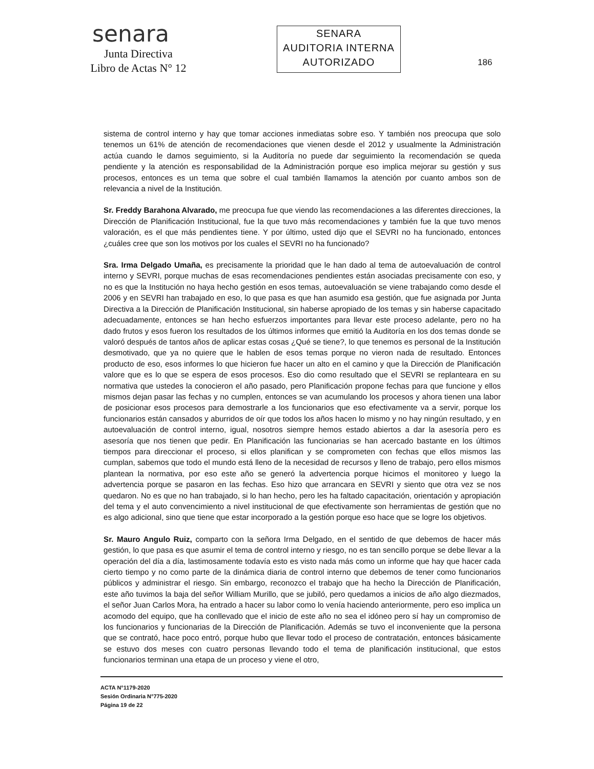senara
Junta Directiva
Libro de Actas N° 12
SENARA
AUDITORIA INTERNA
AUTORIZADO
186
sistema de control interno y hay que tomar acciones inmediatas sobre eso. Y también nos preocupa que solo tenemos un 61% de atención de recomendaciones que vienen desde el 2012 y usualmente la Administración actúa cuando le damos seguimiento, si la Auditoría no puede dar seguimiento la recomendación se queda pendiente y la atención es responsabilidad de la Administración porque eso implica mejorar su gestión y sus procesos, entonces es un tema que sobre el cual también llamamos la atención por cuanto ambos son de relevancia a nivel de la Institución.
Sr. Freddy Barahona Alvarado, me preocupa fue que viendo las recomendaciones a las diferentes direcciones, la Dirección de Planificación Institucional, fue la que tuvo más recomendaciones y también fue la que tuvo menos valoración, es el que más pendientes tiene. Y por último, usted dijo que el SEVRI no ha funcionado, entonces ¿cuáles cree que son los motivos por los cuales el SEVRI no ha funcionado?
Sra. Irma Delgado Umaña, es precisamente la prioridad que le han dado al tema de autoevaluación de control interno y SEVRI, porque muchas de esas recomendaciones pendientes están asociadas precisamente con eso, y no es que la Institución no haya hecho gestión en esos temas, autoevaluación se viene trabajando como desde el 2006 y en SEVRI han trabajado en eso, lo que pasa es que han asumido esa gestión, que fue asignada por Junta Directiva a la Dirección de Planificación Institucional, sin haberse apropiado de los temas y sin haberse capacitado adecuadamente, entonces se han hecho esfuerzos importantes para llevar este proceso adelante, pero no ha dado frutos y esos fueron los resultados de los últimos informes que emitió la Auditoría en los dos temas donde se valoró después de tantos años de aplicar estas cosas ¿Qué se tiene?, lo que tenemos es personal de la Institución desmotivado, que ya no quiere que le hablen de esos temas porque no vieron nada de resultado. Entonces producto de eso, esos informes lo que hicieron fue hacer un alto en el camino y que la Dirección de Planificación valore que es lo que se espera de esos procesos. Eso dio como resultado que el SEVRI se replanteara en su normativa que ustedes la conocieron el año pasado, pero Planificación propone fechas para que funcione y ellos mismos dejan pasar las fechas y no cumplen, entonces se van acumulando los procesos y ahora tienen una labor de posicionar esos procesos para demostrarle a los funcionarios que eso efectivamente va a servir, porque los funcionarios están cansados y aburridos de oír que todos los años hacen lo mismo y no hay ningún resultado, y en autoevaluación de control interno, igual, nosotros siempre hemos estado abiertos a dar la asesoría pero es asesoría que nos tienen que pedir. En Planificación las funcionarias se han acercado bastante en los últimos tiempos para direccionar el proceso, si ellos planifican y se comprometen con fechas que ellos mismos las cumplan, sabemos que todo el mundo está lleno de la necesidad de recursos y lleno de trabajo, pero ellos mismos plantean la normativa, por eso este año se generó la advertencia porque hicimos el monitoreo y luego la advertencia porque se pasaron en las fechas. Eso hizo que arrancara en SEVRI y siento que otra vez se nos quedaron. No es que no han trabajado, si lo han hecho, pero les ha faltado capacitación, orientación y apropiación del tema y el auto convencimiento a nivel institucional de que efectivamente son herramientas de gestión que no es algo adicional, sino que tiene que estar incorporado a la gestión porque eso hace que se logre los objetivos.
Sr. Mauro Angulo Ruiz, comparto con la señora Irma Delgado, en el sentido de que debemos de hacer más gestión, lo que pasa es que asumir el tema de control interno y riesgo, no es tan sencillo porque se debe llevar a la operación del día a día, lastimosamente todavía esto es visto nada más como un informe que hay que hacer cada cierto tiempo y no como parte de la dinámica diaria de control interno que debemos de tener como funcionarios públicos y administrar el riesgo. Sin embargo, reconozco el trabajo que ha hecho la Dirección de Planificación, este año tuvimos la baja del señor William Murillo, que se jubiló, pero quedamos a inicios de año algo diezmados, el señor Juan Carlos Mora, ha entrado a hacer su labor como lo venía haciendo anteriormente, pero eso implica un acomodo del equipo, que ha conllevado que el inicio de este año no sea el idóneo pero sí hay un compromiso de los funcionarios y funcionarias de la Dirección de Planificación. Además se tuvo el inconveniente que la persona que se contrató, hace poco entró, porque hubo que llevar todo el proceso de contratación, entonces básicamente se estuvo dos meses con cuatro personas llevando todo el tema de planificación institucional, que estos funcionarios terminan una etapa de un proceso y viene el otro,
ACTA N°1179-2020
Sesión Ordinaria N°775-2020
Página 19 de 22